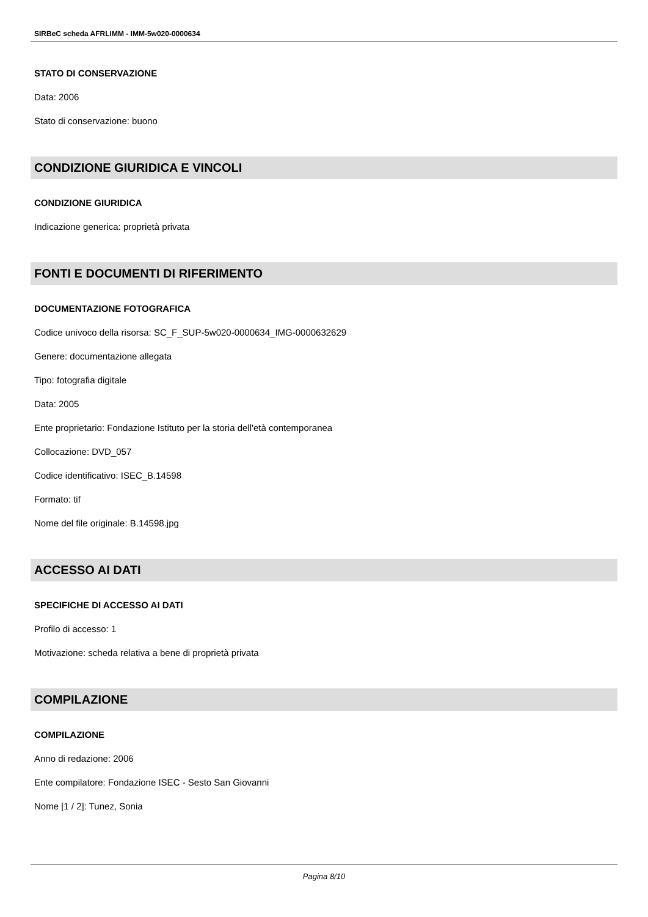SIRBeC scheda AFRLIMM - IMM-5w020-0000634
STATO DI CONSERVAZIONE
Data: 2006
Stato di conservazione: buono
CONDIZIONE GIURIDICA E VINCOLI
CONDIZIONE GIURIDICA
Indicazione generica: proprietà privata
FONTI E DOCUMENTI DI RIFERIMENTO
DOCUMENTAZIONE FOTOGRAFICA
Codice univoco della risorsa: SC_F_SUP-5w020-0000634_IMG-0000632629
Genere: documentazione allegata
Tipo: fotografia digitale
Data: 2005
Ente proprietario: Fondazione Istituto per la storia dell'età contemporanea
Collocazione: DVD_057
Codice identificativo: ISEC_B.14598
Formato: tif
Nome del file originale: B.14598.jpg
ACCESSO AI DATI
SPECIFICHE DI ACCESSO AI DATI
Profilo di accesso: 1
Motivazione: scheda relativa a bene di proprietà privata
COMPILAZIONE
COMPILAZIONE
Anno di redazione: 2006
Ente compilatore: Fondazione ISEC - Sesto San Giovanni
Nome [1 / 2]: Tunez, Sonia
Pagina 8/10